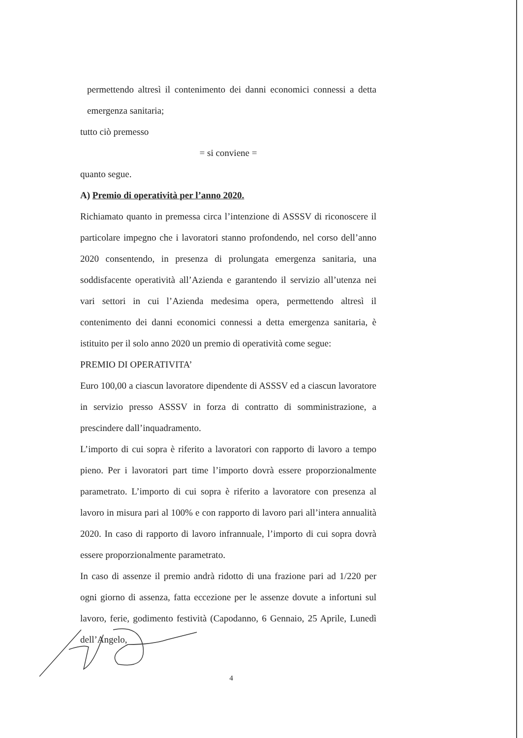permettendo altresì il contenimento dei danni economici connessi a detta emergenza sanitaria;
tutto ciò premesso
= si conviene =
quanto segue.
A) Premio di operatività per l’anno 2020.
Richiamato quanto in premessa circa l’intenzione di ASSSV di riconoscere il particolare impegno che i lavoratori stanno profondendo, nel corso dell’anno 2020 consentendo, in presenza di prolungata emergenza sanitaria, una soddisfacente operatività all’Azienda e garantendo il servizio all’utenza nei vari settori in cui l’Azienda medesima opera, permettendo altresì il contenimento dei danni economici connessi a detta emergenza sanitaria, è istituito per il solo anno 2020 un premio di operatività come segue:
PREMIO DI OPERATIVITA’
Euro 100,00 a ciascun lavoratore dipendente di ASSSV ed a ciascun lavoratore in servizio presso ASSSV in forza di contratto di somministrazione, a prescindere dall’inquadramento.
L’importo di cui sopra è riferito a lavoratori con rapporto di lavoro a tempo pieno. Per i lavoratori part time l’importo dovrà essere proporzionalmente parametrato. L’importo di cui sopra è riferito a lavoratore con presenza al lavoro in misura pari al 100% e con rapporto di lavoro pari all’intera annualità 2020. In caso di rapporto di lavoro infrannuale, l’importo di cui sopra dovrà essere proporzionalmente parametrato.
In caso di assenze il premio andrà ridotto di una frazione pari ad 1/220 per ogni giorno di assenza, fatta eccezione per le assenze dovute a infortuni sul lavoro, ferie, godimento festività (Capodanno, 6 Gennaio, 25 Aprile, Lunedì dell’Angelo,
4